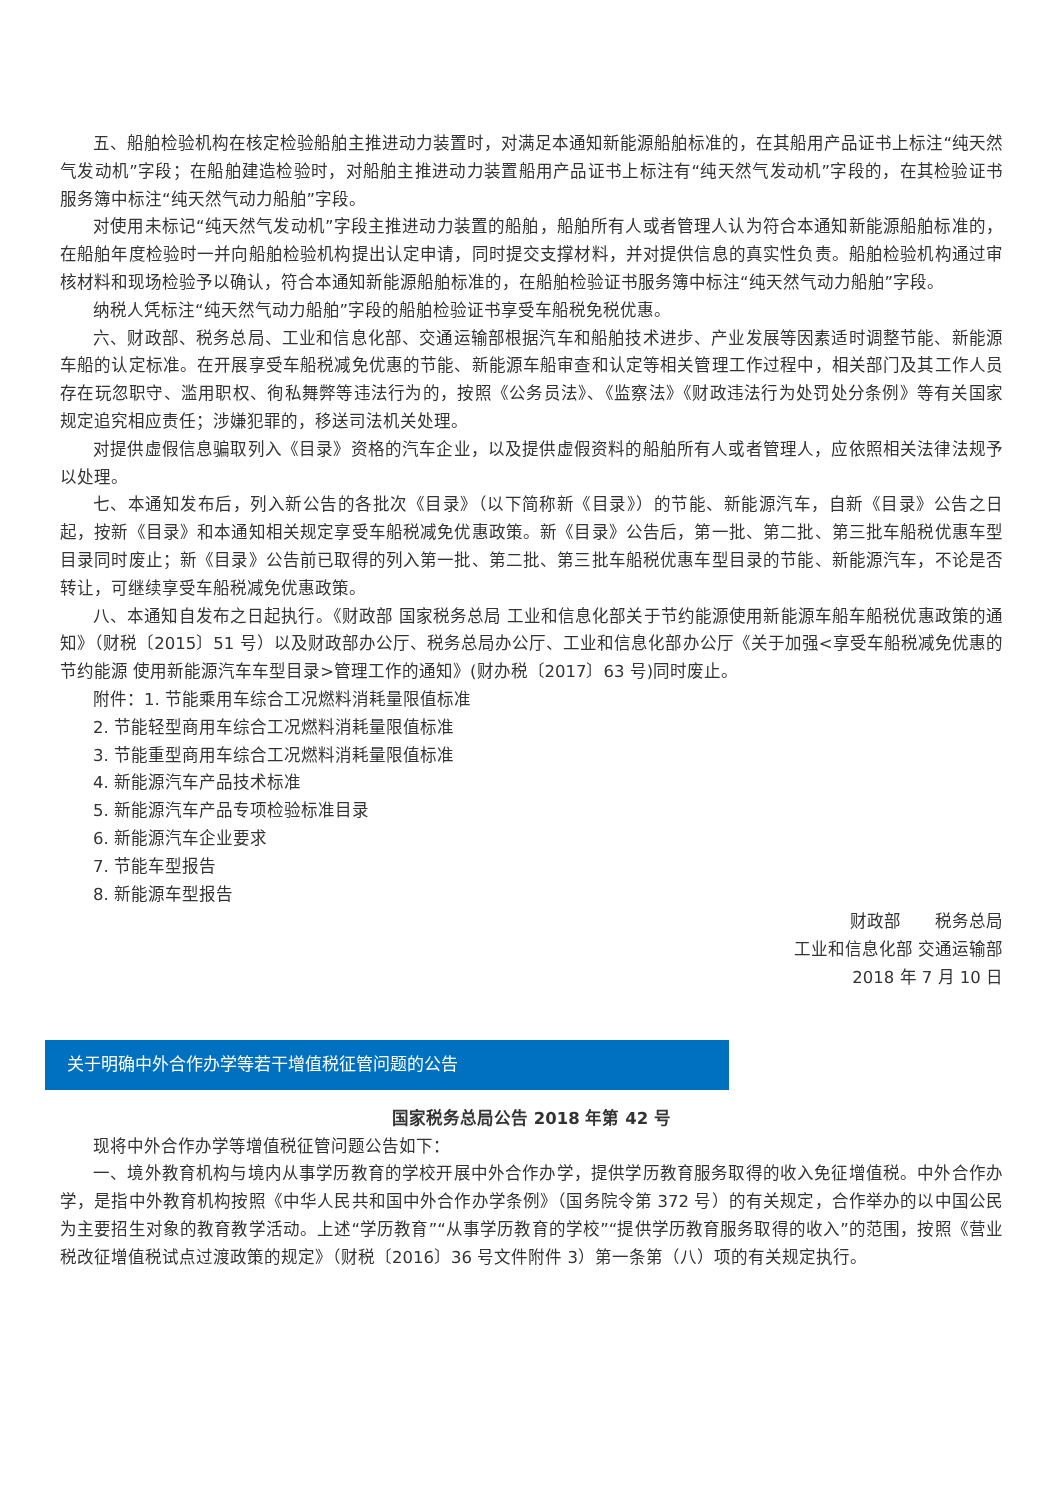五、船舶检验机构在核定检验船舶主推进动力装置时，对满足本通知新能源船舶标准的，在其船用产品证书上标注“纯天然气发动机”字段；在船舶建造检验时，对船舶主推进动力装置船用产品证书上标注有“纯天然气发动机”字段的，在其检验证书服务簿中标注“纯天然气动力船舶”字段。
对使用未标记“纯天然气发动机”字段主推进动力装置的船舶，船舶所有人或者管理人认为符合本通知新能源船舶标准的，在船舶年度检验时一并向船舶检验机构提出认定申请，同时提交支撑材料，并对提供信息的真实性负责。船舶检验机构通过审核材料和现场检验予以确认，符合本通知新能源船舶标准的，在船舶检验证书服务簿中标注“纯天然气动力船舶”字段。
纳税人凭标注“纯天然气动力船舶”字段的船舶检验证书享受车船税免税优惠。
六、财政部、税务总局、工业和信息化部、交通运输部根据汽车和船舶技术进步、产业发展等因素适时调整节能、新能源车船的认定标准。在开展享受车船税减免优惠的节能、新能源车船审查和认定等相关管理工作过程中，相关部门及其工作人员存在玩忽职守、滥用职权、徇私舞弊等违法行为的，按照《公务员法》、《监察法》《财政违法行为处罚处分条例》等有关国家规定追究相应责任；涉嫌犯罪的，移送司法机关处理。
对提供虚假信息骗取列入《目录》资格的汽车企业，以及提供虚假资料的船舶所有人或者管理人，应依照相关法律法规予以处理。
七、本通知发布后，列入新公告的各批次《目录》（以下简称新《目录》）的节能、新能源汽车，自新《目录》公告之日起，按新《目录》和本通知相关规定享受车船税减免优惠政策。新《目录》公告后，第一批、第二批、第三批车船税优惠车型目录同时废止；新《目录》公告前已取得的列入第一批、第二批、第三批车船税优惠车型目录的节能、新能源汽车，不论是否转让，可继续享受车船税减免优惠政策。
八、本通知自发布之日起执行。《财政部 国家税务总局 工业和信息化部关于节约能源使用新能源车船车船税优惠政策的通知》（财税〔2015〕51 号）以及财政部办公厅、税务总局办公厅、工业和信息化部办公厅《关于加强<享受车船税减免优惠的节约能源 使用新能源汽车车型目录>管理工作的通知》(财办税〔2017〕63 号)同时废止。
附件：1. 节能乘用车综合工况燃料消耗量限值标准
2. 节能轻型商用车综合工况燃料消耗量限值标准
3. 节能重型商用车综合工况燃料消耗量限值标准
4. 新能源汽车产品技术标准
5. 新能源汽车产品专项检验标准目录
6. 新能源汽车企业要求
7. 节能车型报告
8. 新能源车型报告
财政部　　税务总局
工业和信息化部 交通运输部
2018 年 7 月 10 日
关于明确中外合作办学等若干增值税征管问题的公告
国家税务总局公告 2018 年第 42 号
现将中外合作办学等增值税征管问题公告如下：
一、境外教育机构与境内从事学历教育的学校开展中外合作办学，提供学历教育服务取得的收入免征增值税。中外合作办学，是指中外教育机构按照《中华人民共和国中外合作办学条例》（国务院令第 372 号）的有关规定，合作举办的以中国公民为主要招生对象的教育教学活动。上述“学历教育”“从事学历教育的学校”“提供学历教育服务取得的收入”的范围，按照《营业税改征增值税试点过渡政策的规定》（财税〔2016〕36 号文件附件 3）第一条第（八）项的有关规定执行。